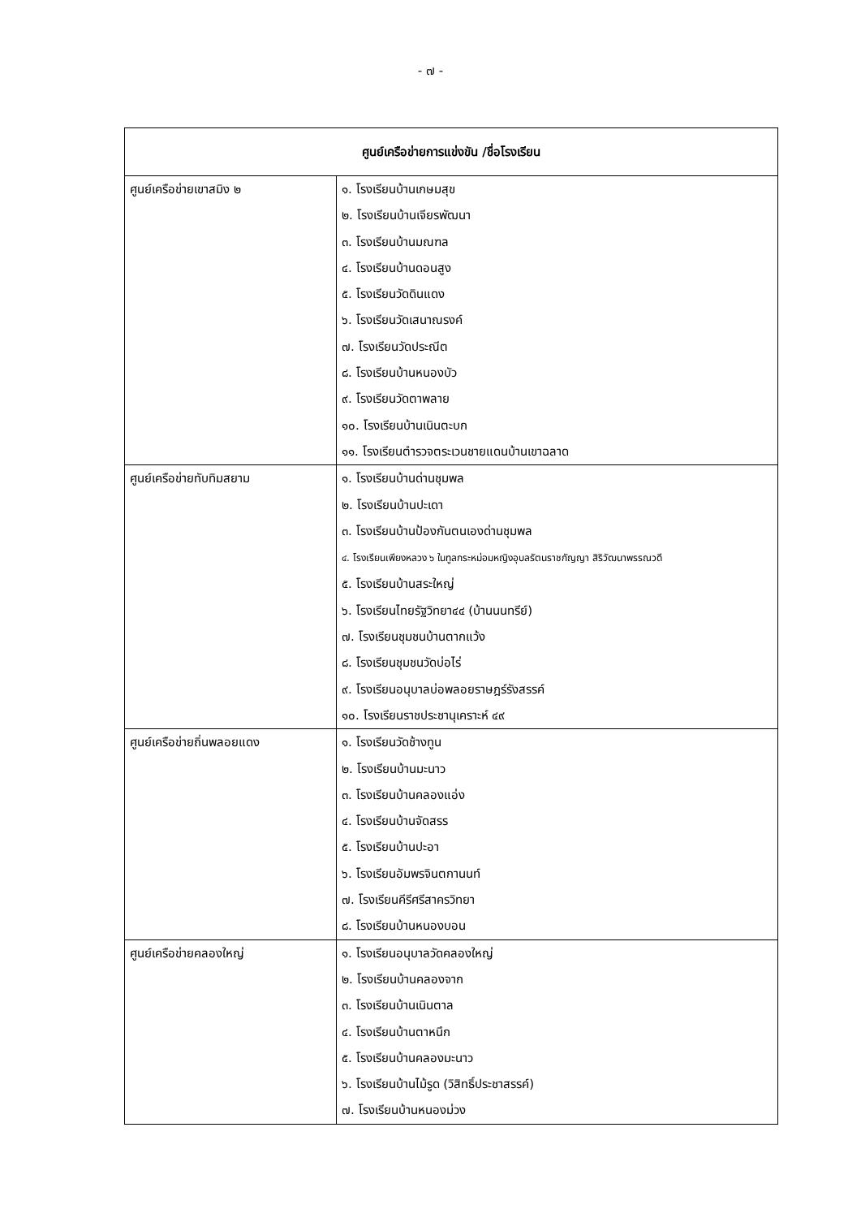- ๗ -
| ศูนย์เครือข่ายการแข่งขัน /ชื่อโรงเรียน | |
| --- | --- |
| ศูนย์เครือข่ายเขาสมิง ๒ | ๑. โรงเรียนบ้านเกษมสุข ๒. โรงเรียนบ้านเจียรพัฒนา ๓. โรงเรียนบ้านมณฑล ๔. โรงเรียนบ้านดอนสูง ๕. โรงเรียนวัดดินแดง ๖. โรงเรียนวัดเสนาณรงค์ ๗. โรงเรียนวัดประณีต ๘. โรงเรียนบ้านหนองบัว ๙. โรงเรียนวัดตาพลาย ๑๐. โรงเรียนบ้านเนินตะบก ๑๑. โรงเรียนตำรวจตระเวนชายแดนบ้านเขาฉลาด |
| ศูนย์เครือข่ายทับทิมสยาม | ๑. โรงเรียนบ้านด่านชุมพล ๒. โรงเรียนบ้านปะเดา ๓. โรงเรียนบ้านป้องกันตนเองด่านชุมพล ๔. โรงเรียนเพียงหลวง ๖ ในทูลกระหม่อมหญิงอุบลรัตนราชกัญญา สิริวัฒนาพรรณวดี ๕. โรงเรียนบ้านสระใหญ่ ๖. โรงเรียนไทยรัฐวิทยา๔๔ (บ้านนนทรีย์) ๗. โรงเรียนชุมชนบ้านตากแว้ง ๘. โรงเรียนชุมชนวัดบ่อไร่ ๙. โรงเรียนอนุบาลบ่อพลอยราษฎร์รังสรรค์ ๑๐. โรงเรียนราชประชานุเคราะห์ ๔๙ |
| ศูนย์เครือข่ายถิ่นพลอยแดง | ๑. โรงเรียนวัดช้างทูน ๒. โรงเรียนบ้านมะนาว ๓. โรงเรียนบ้านคลองแอ่ง ๔. โรงเรียนบ้านจัดสรร ๕. โรงเรียนบ้านปะอา ๖. โรงเรียนอัมพรจินตกานนท์ ๗. โรงเรียนคีรีศรีสาครวิทยา ๘. โรงเรียนบ้านหนองบอน |
| ศูนย์เครือข่ายคลองใหญ่ | ๑. โรงเรียนอนุบาลวัดคลองใหญ่ ๒. โรงเรียนบ้านคลองจาก ๓. โรงเรียนบ้านเนินตาล ๔. โรงเรียนบ้านตาหนึก ๕. โรงเรียนบ้านคลองมะนาว ๖. โรงเรียนบ้านไม้รูด (วิสิทธิ์ประชาสรรค์) ๗. โรงเรียนบ้านหนองม่วง |